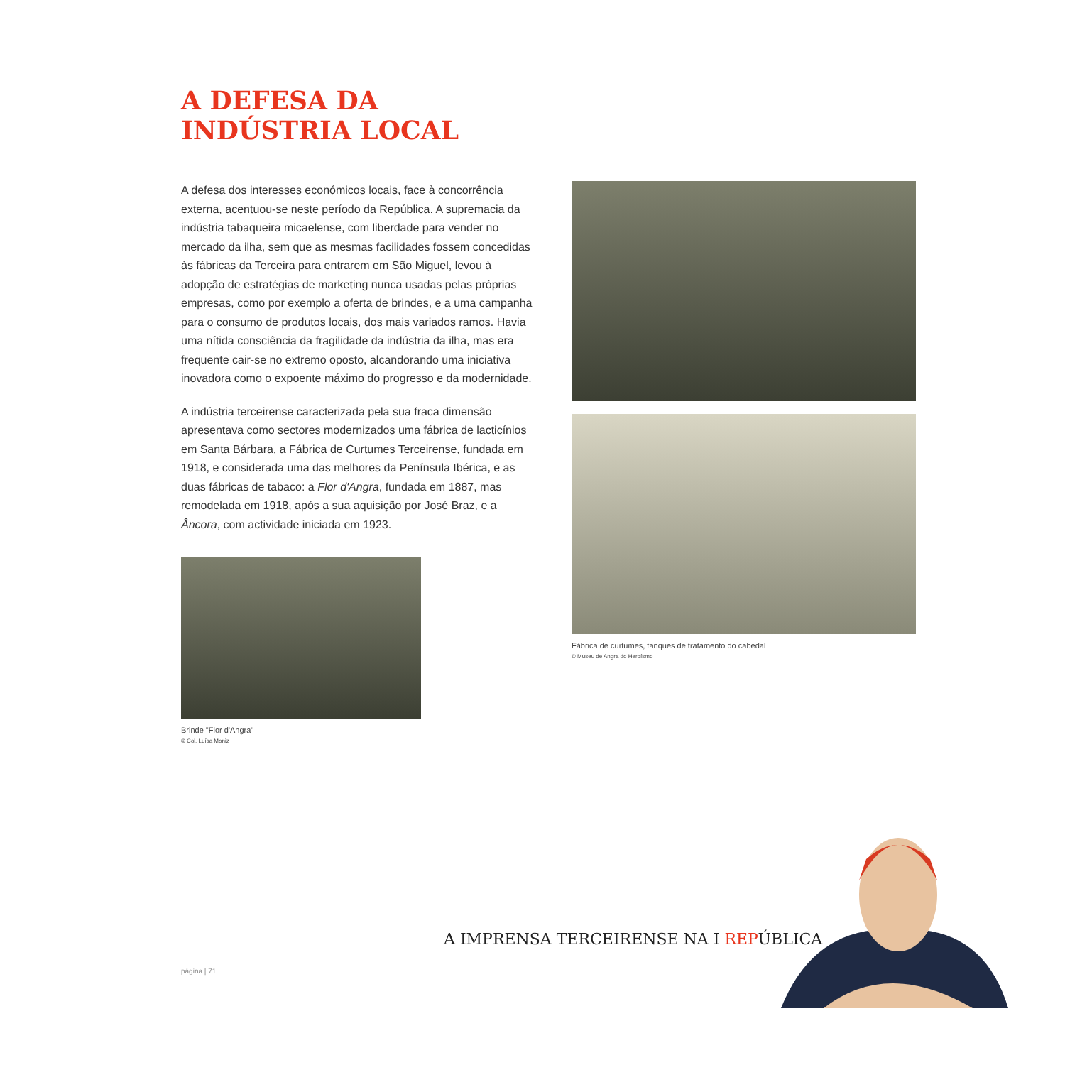A DEFESA DA
INDÚSTRIA LOCAL
A defesa dos interesses económicos locais, face à concorrência externa, acentuou-se neste período da República. A supremacia da indústria tabaqueira micaelense, com liberdade para vender no mercado da ilha, sem que as mesmas facilidades fossem concedidas às fábricas da Terceira para entrarem em São Miguel, levou à adopção de estratégias de marketing nunca usadas pelas próprias empresas, como por exemplo a oferta de brindes, e a uma campanha para o consumo de produtos locais, dos mais variados ramos. Havia uma nítida consciência da fragilidade da indústria da ilha, mas era frequente cair-se no extremo oposto, alcandorando uma iniciativa inovadora como o expoente máximo do progresso e da modernidade.
A indústria terceirense caracterizada pela sua fraca dimensão apresentava como sectores modernizados uma fábrica de lacticínios em Santa Bárbara, a Fábrica de Curtumes Terceirense, fundada em 1918, e considerada uma das melhores da Península Ibérica, e as duas fábricas de tabaco: a Flor d'Angra, fundada em 1887, mas remodelada em 1918, após a sua aquisição por José Braz, e a Âncora, com actividade iniciada em 1923.
Brinde "Flor d'Angra"
© Col. Luísa Moniz
Fábrica de curtumes, tanques de tratamento do cabedal
© Museu de Angra do Heroísmo
A IMPRENSA TERCEIRENSE NA I REPÚ BLICA
página | 71